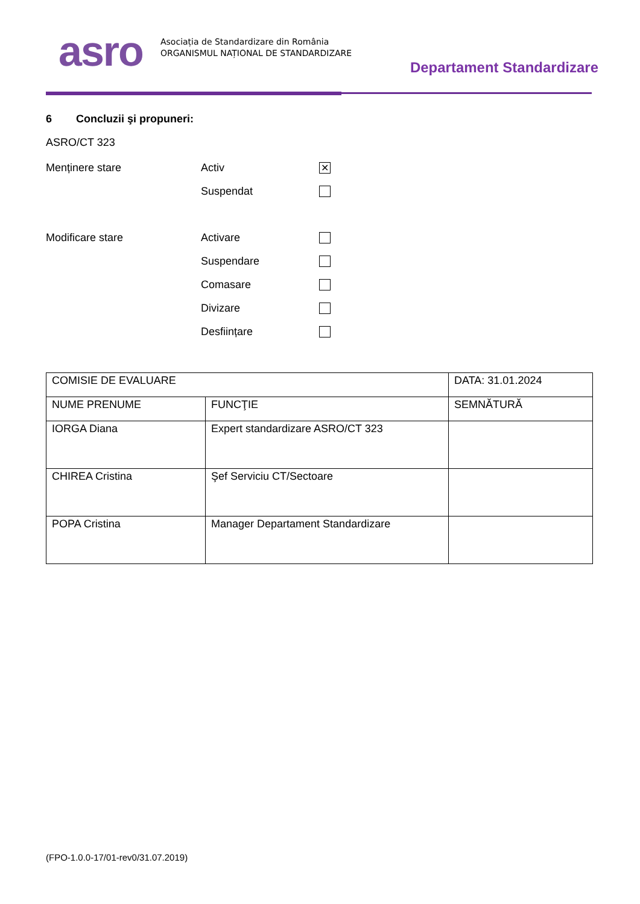asro
Asociația de Standardizare din România
ORGANISMUL NAȚIONAL DE STANDARDIZARE
Departament Standardizare
6 Concluzii şi propuneri:
ASRO/CT 323
Menținere stare Activ ✕
Suspendat
Modificare stare Activare
Suspendare
Comasare
Divizare
Desființare
| COMISIE DE EVALUARE | | DATA: 31.01.2024 |
| NUME PRENUME | FUNCŢIE | SEMNĂTURĂ |
| IORGA Diana | Expert standardizare ASRO/CT 323 | |
| CHIREA Cristina | Şef Serviciu CT/Sectoare | |
| POPA Cristina | Manager Departament Standardizare | |
(FPO-1.0.0-17/01-rev0/31.07.2019)